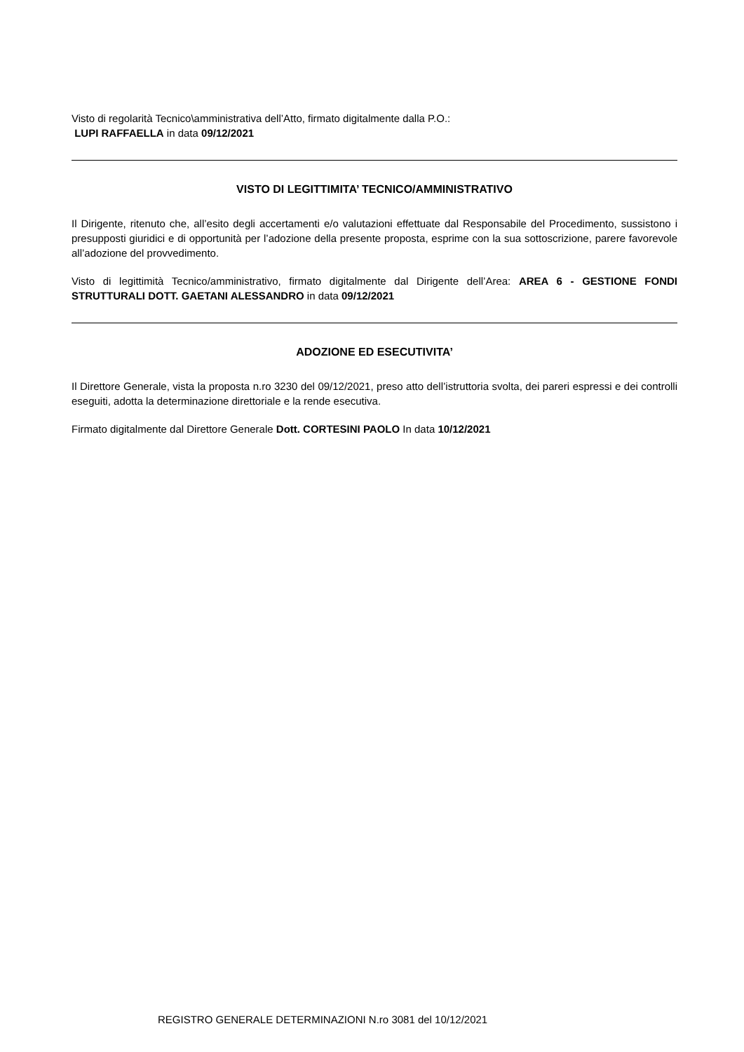Visto di regolarità Tecnico\amministrativa dell’Atto, firmato digitalmente dalla P.O.:
LUPI RAFFAELLA in data 09/12/2021
VISTO DI LEGITTIMITA’ TECNICO/AMMINISTRATIVO
Il Dirigente, ritenuto che, all’esito degli accertamenti e/o valutazioni effettuate dal Responsabile del Procedimento, sussistono i presupposti giuridici e di opportunità per l’adozione della presente proposta, esprime con la sua sottoscrizione, parere favorevole all’adozione del provvedimento.
Visto di legittimità Tecnico/amministrativo, firmato digitalmente dal Dirigente dell’Area: AREA 6 - GESTIONE FONDI STRUTTURALI DOTT. GAETANI ALESSANDRO in data 09/12/2021
ADOZIONE ED ESECUTIVITA’
Il Direttore Generale, vista la proposta n.ro 3230 del 09/12/2021, preso atto dell’istruttoria svolta, dei pareri espressi e dei controlli eseguiti, adotta la determinazione direttoriale e la rende esecutiva.
Firmato digitalmente dal Direttore Generale Dott. CORTESINI PAOLO In data 10/12/2021
REGISTRO GENERALE DETERMINAZIONI N.ro 3081 del 10/12/2021